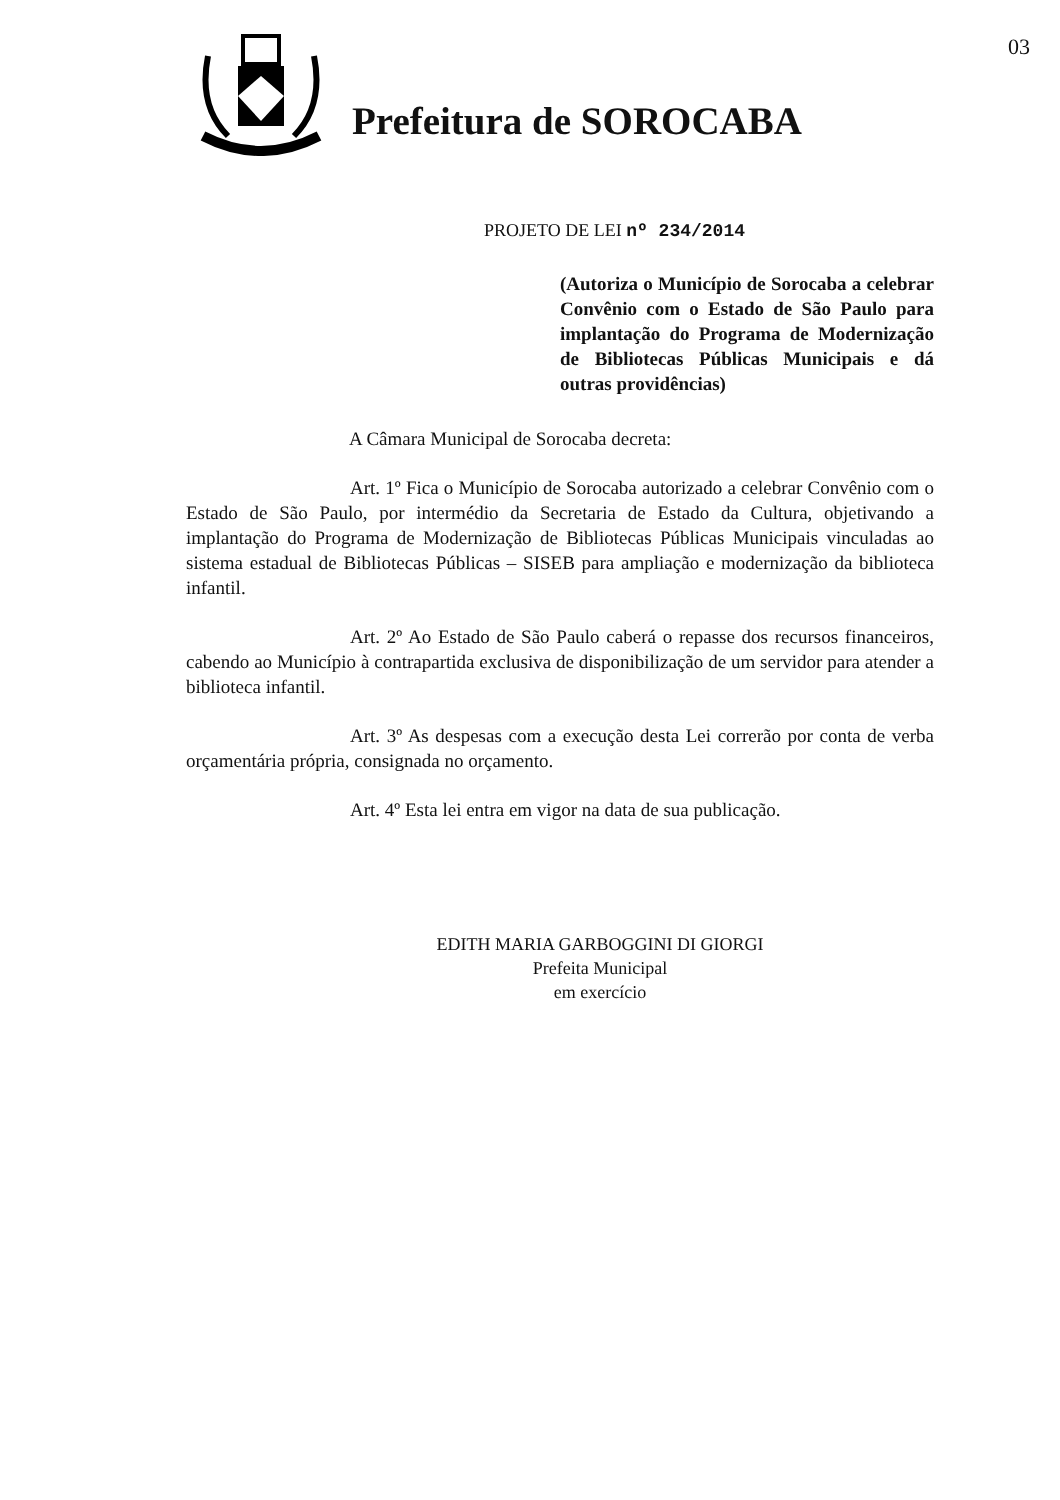Prefeitura de SOROCABA
03
PROJETO DE LEI nº 234/2014
(Autoriza o Município de Sorocaba a celebrar Convênio com o Estado de São Paulo para implantação do Programa de Modernização de Bibliotecas Públicas Municipais e dá outras providências)
A Câmara Municipal de Sorocaba decreta:
Art. 1º Fica o Município de Sorocaba autorizado a celebrar Convênio com o Estado de São Paulo, por intermédio da Secretaria de Estado da Cultura, objetivando a implantação do Programa de Modernização de Bibliotecas Públicas Municipais vinculadas ao sistema estadual de Bibliotecas Públicas – SISEB para ampliação e modernização da biblioteca infantil.
Art. 2º Ao Estado de São Paulo caberá o repasse dos recursos financeiros, cabendo ao Município à contrapartida exclusiva de disponibilização de um servidor para atender a biblioteca infantil.
Art. 3º As despesas com a execução desta Lei correrão por conta de verba orçamentária própria, consignada no orçamento.
Art. 4º Esta lei entra em vigor na data de sua publicação.
EDITH MARIA GARBOGGINI DI GIORGI
Prefeita Municipal
em exercício